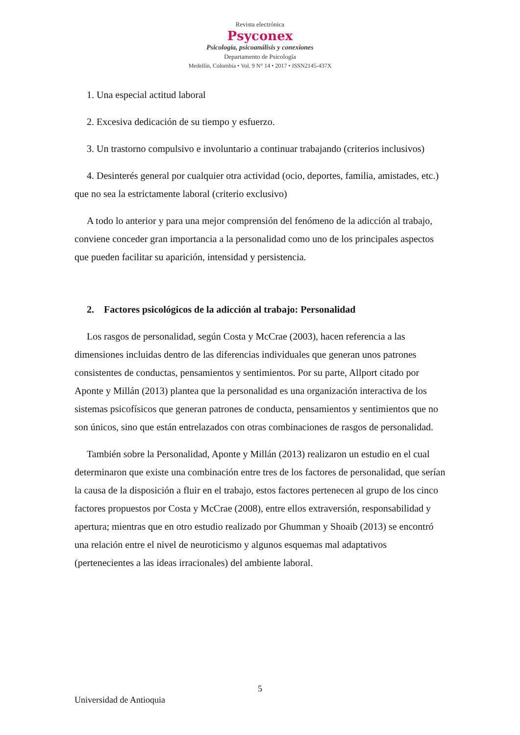Revista electrónica
Psyconex
Psicología, psicoanálisis y conexiones
Departamento de Psicología
Medellín, Colombia • Vol. 9 N° 14 • 2017 • ISSN2145-437X
1. Una especial actitud laboral
2. Excesiva dedicación de su tiempo y esfuerzo.
3. Un trastorno compulsivo e involuntario a continuar trabajando (criterios inclusivos)
4. Desinterés general por cualquier otra actividad (ocio, deportes, familia, amistades, etc.) que no sea la estrictamente laboral (criterio exclusivo)
A todo lo anterior y para una mejor comprensión del fenómeno de la adicción al trabajo, conviene conceder gran importancia a la personalidad como uno de los principales aspectos que pueden facilitar su aparición, intensidad y persistencia.
2. Factores psicológicos de la adicción al trabajo: Personalidad
Los rasgos de personalidad, según Costa y McCrae (2003), hacen referencia a las dimensiones incluidas dentro de las diferencias individuales que generan unos patrones consistentes de conductas, pensamientos y sentimientos. Por su parte, Allport citado por Aponte y Millán (2013) plantea que la personalidad es una organización interactiva de los sistemas psicofísicos que generan patrones de conducta, pensamientos y sentimientos que no son únicos, sino que están entrelazados con otras combinaciones de rasgos de personalidad.
También sobre la Personalidad, Aponte y Millán (2013) realizaron un estudio en el cual determinaron que existe una combinación entre tres de los factores de personalidad, que serían la causa de la disposición a fluir en el trabajo, estos factores pertenecen al grupo de los cinco factores propuestos por Costa y McCrae (2008), entre ellos extraversión, responsabilidad y apertura; mientras que en otro estudio realizado por Ghumman y Shoaib (2013) se encontró una relación entre el nivel de neuroticismo y algunos esquemas mal adaptativos (pertenecientes a las ideas irracionales) del ambiente laboral.
5
Universidad de Antioquia